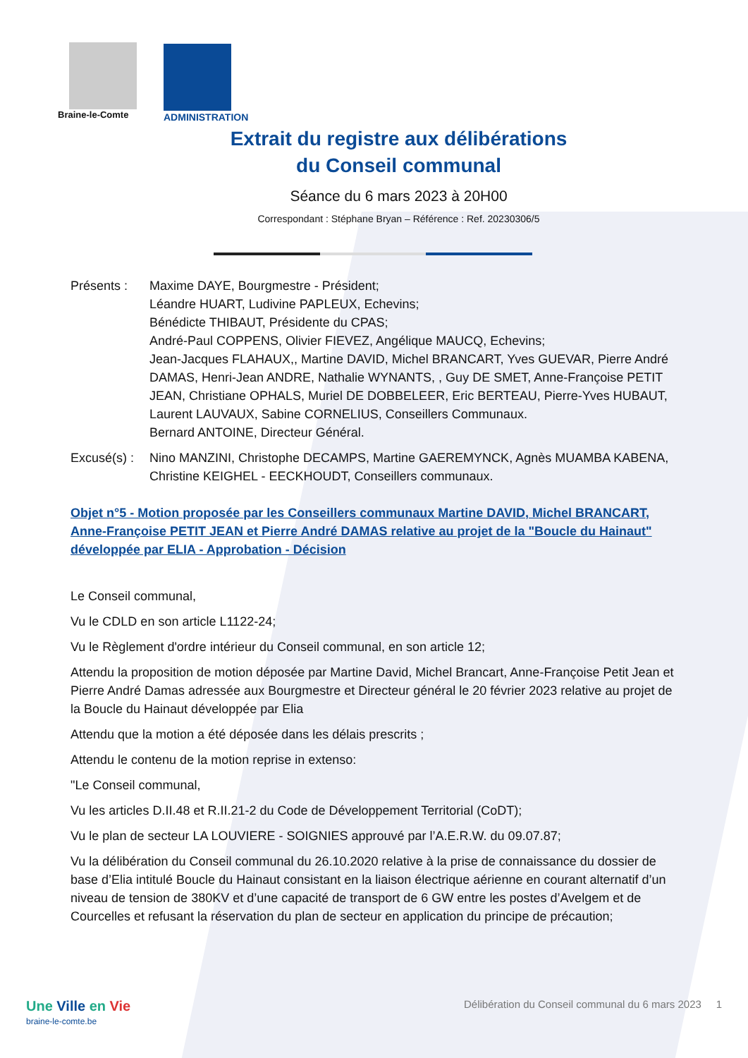Braine-le-Comte ADMINISTRATION
Extrait du registre aux délibérations
du Conseil communal
Séance du 6 mars 2023 à 20H00
Correspondant : Stéphane Bryan – Référence : Ref. 20230306/5
Présents : Maxime DAYE, Bourgmestre - Président;
Léandre HUART, Ludivine PAPLEUX, Echevins;
Bénédicte THIBAUT, Présidente du CPAS;
André-Paul COPPENS, Olivier FIEVEZ, Angélique MAUCQ, Echevins;
Jean-Jacques FLAHAUX,, Martine DAVID, Michel BRANCART, Yves GUEVAR, Pierre André DAMAS, Henri-Jean ANDRE, Nathalie WYNANTS, , Guy DE SMET, Anne-Françoise PETIT JEAN, Christiane OPHALS, Muriel DE DOBBELEER, Eric BERTEAU, Pierre-Yves HUBAUT, Laurent LAUVAUX, Sabine CORNELIUS, Conseillers Communaux.
Bernard ANTOINE, Directeur Général.
Excusé(s) :
Nino MANZINI, Christophe DECAMPS, Martine GAEREMYNCK, Agnès MUAMBA KABENA, Christine KEIGHEL - EECKHOUDT, Conseillers communaux.
Objet n°5 - Motion proposée par les Conseillers communaux Martine DAVID, Michel BRANCART, Anne-Françoise PETIT JEAN et Pierre André DAMAS relative au projet de la "Boucle du Hainaut" développée par ELIA - Approbation - Décision
Le Conseil communal,
Vu le CDLD en son article L1122-24;
Vu le Règlement d'ordre intérieur du Conseil communal, en son article 12;
Attendu la proposition de motion déposée par Martine David, Michel Brancart, Anne-Françoise Petit Jean et Pierre André Damas adressée aux Bourgmestre et Directeur général le 20 février 2023 relative au projet de la Boucle du Hainaut développée par Elia
Attendu que la motion a été déposée dans les délais prescrits ;
Attendu le contenu de la motion reprise in extenso:
"Le Conseil communal,
Vu les articles D.II.48 et R.II.21-2 du Code de Développement Territorial (CoDT);
Vu le plan de secteur LA LOUVIERE - SOIGNIES approuvé par l’A.E.R.W. du 09.07.87;
Vu la délibération du Conseil communal du 26.10.2020 relative à la prise de connaissance du dossier de base d’Elia intitulé Boucle du Hainaut consistant en la liaison électrique aérienne en courant alternatif d’un niveau de tension de 380KV et d’une capacité de transport de 6 GW entre les postes d’Avelgem et de Courcelles et refusant la réservation du plan de secteur en application du principe de précaution;
Une Ville en Vie
braine-le-comte.be
Délibération du Conseil communal du 6 mars 2023 1